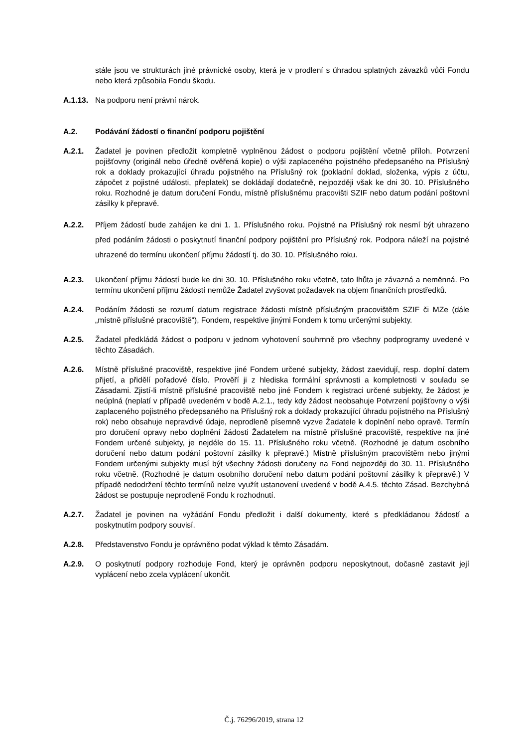stále jsou ve strukturách jiné právnické osoby, která je v prodlení s úhradou splatných závazků vůči Fondu nebo která způsobila Fondu škodu.
A.1.13.
Na podporu není právní nárok.
A.2. Podávání žádostí o finanční podporu pojištění
A.2.1. Žadatel je povinen předložit kompletně vyplněnou žádost o podporu pojištění včetně příloh. Potvrzení pojišťovny (originál nebo úředně ověřená kopie) o výši zaplaceného pojistného předepsaného na Příslušný rok a doklady prokazující úhradu pojistného na Příslušný rok (pokladní doklad, složenka, výpis z účtu, zápočet z pojistné události, přeplatek) se dokládají dodatečně, nejpozději však ke dni 30. 10. Příslušného roku. Rozhodné je datum doručení Fondu, místně příslušnému pracovišti SZIF nebo datum podání poštovní zásilky k přepravě.
A.2.2. Příjem žádostí bude zahájen ke dni 1. 1. Příslušného roku. Pojistné na Příslušný rok nesmí být uhrazeno před podáním žádosti o poskytnutí finanční podpory pojištění pro Příslušný rok. Podpora náleží na pojistné uhrazené do termínu ukončení příjmu žádostí tj. do 30. 10. Příslušného roku.
A.2.3. Ukončení příjmu žádostí bude ke dni 30. 10. Příslušného roku včetně, tato lhůta je závazná a neměnná. Po termínu ukončení příjmu žádostí nemůže Žadatel zvyšovat požadavek na objem finančních prostředků.
A.2.4. Podáním žádosti se rozumí datum registrace žádosti místně příslušným pracovištěm SZIF či MZe (dále „místně příslušné pracoviště“), Fondem, respektive jinými Fondem k tomu určenými subjekty.
A.2.5. Žadatel předkládá žádost o podporu v jednom vyhotovení souhrnně pro všechny podprogramy uvedené v těchto Zásadách.
A.2.6. Místně příslušné pracoviště, respektive jiné Fondem určené subjekty, žádost zaevidují, resp. doplní datem přijetí, a přidělí pořadové číslo. Prověří ji z hlediska formální správnosti a kompletnosti v souladu se Zásadami. Zjistí-li místně příslušné pracoviště nebo jiné Fondem k registraci určené subjekty, že žádost je neúplná (neplatí v případě uvedeném v bodě A.2.1., tedy kdy žádost neobsahuje Potvrzení pojišťovny o výši zaplaceného pojistného předepsaného na Příslušný rok a doklady prokazující úhradu pojistného na Příslušný rok) nebo obsahuje nepravdivé údaje, neprodleně písemně vyzve Žadatele k doplnění nebo opravě. Termín pro doručení opravy nebo doplnění žádosti Žadatelem na místně příslušné pracoviště, respektive na jiné Fondem určené subjekty, je nejdéle do 15. 11. Příslušného roku včetně. (Rozhodné je datum osobního doručení nebo datum podání poštovní zásilky k přepravě.) Místně příslušným pracovištěm nebo jinými Fondem určenými subjekty musí být všechny žádosti doručeny na Fond nejpozději do 30. 11. Příslušného roku včetně. (Rozhodné je datum osobního doručení nebo datum podání poštovní zásilky k přepravě.) V případě nedodržení těchto termínů nelze využít ustanovení uvedené v bodě A.4.5. těchto Zásad. Bezchybná žádost se postupuje neprodleně Fondu k rozhodnutí.
A.2.7. Žadatel je povinen na vyžádání Fondu předložit i další dokumenty, které s předkládanou žádostí a poskytnutím podpory souvisí.
A.2.8. Představenstvo Fondu je oprávněno podat výklad k těmto Zásadám.
A.2.9. O poskytnutí podpory rozhoduje Fond, který je oprávněn podporu neposkytnout, dočasně zastavit její vyplácení nebo zcela vyplácení ukončit.
Č.j. 76296/2019, strana 12